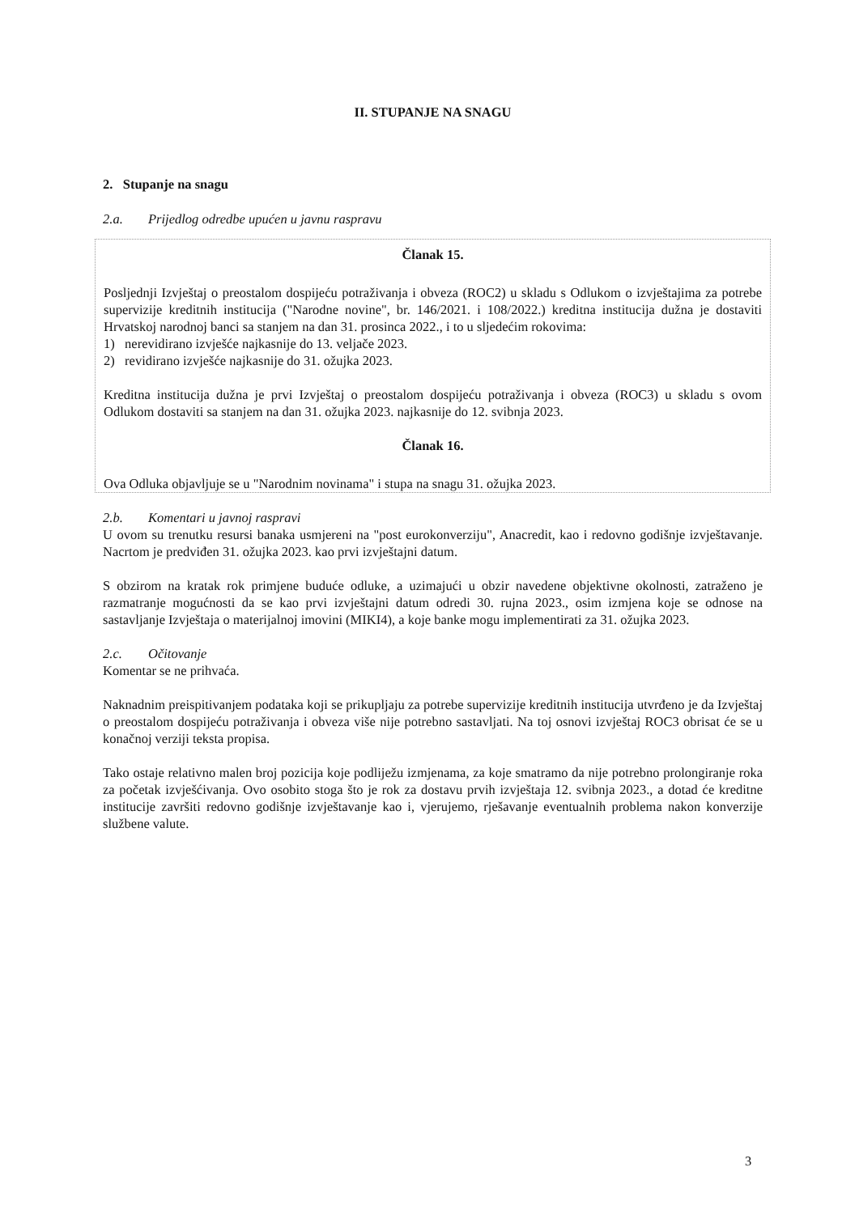II. STUPANJE NA SNAGU
2. Stupanje na snagu
2.a. Prijedlog odredbe upućen u javnu raspravu
Članak 15.
Posljednji Izvještaj o preostalom dospijeću potraživanja i obveza (ROC2) u skladu s Odlukom o izvještajima za potrebe supervizije kreditnih institucija ("Narodne novine", br. 146/2021. i 108/2022.) kreditna institucija dužna je dostaviti Hrvatskoj narodnoj banci sa stanjem na dan 31. prosinca 2022., i to u sljedećim rokovima:
1) nerevidirano izvješće najkasnije do 13. veljače 2023.
2) revidirano izvješće najkasnije do 31. ožujka 2023.
Kreditna institucija dužna je prvi Izvještaj o preostalom dospijeću potraživanja i obveza (ROC3) u skladu s ovom Odlukom dostaviti sa stanjem na dan 31. ožujka 2023. najkasnije do 12. svibnja 2023.
Članak 16.
Ova Odluka objavljuje se u "Narodnim novinama" i stupa na snagu 31. ožujka 2023.
2.b. Komentari u javnoj raspravi
U ovom su trenutku resursi banaka usmjereni na "post eurokonverziju", Anacredit, kao i redovno godišnje izvještavanje. Nacrtom je predviđen 31. ožujka 2023. kao prvi izvještajni datum.
S obzirom na kratak rok primjene buduće odluke, a uzimajući u obzir navedene objektivne okolnosti, zatraženo je razmatranje mogućnosti da se kao prvi izvještajni datum odredi 30. rujna 2023., osim izmjena koje se odnose na sastavljanje Izvještaja o materijalnoj imovini (MIKI4), a koje banke mogu implementirati za 31. ožujka 2023.
2.c. Očitovanje
Komentar se ne prihvaća.
Naknadnim preispitivanjem podataka koji se prikupljaju za potrebe supervizije kreditnih institucija utvrđeno je da Izvještaj o preostalom dospijeću potraživanja i obveza više nije potrebno sastavljati. Na toj osnovi izvještaj ROC3 obrisat će se u konačnoj verziji teksta propisa.
Tako ostaje relativno malen broj pozicija koje podliježu izmjenama, za koje smatramo da nije potrebno prolongiranje roka za početak izvješćivanja. Ovo osobito stoga što je rok za dostavu prvih izvještaja 12. svibnja 2023., a dotad će kreditne institucije završiti redovno godišnje izvještavanje kao i, vjerujemo, rješavanje eventualnih problema nakon konverzije službene valute.
3